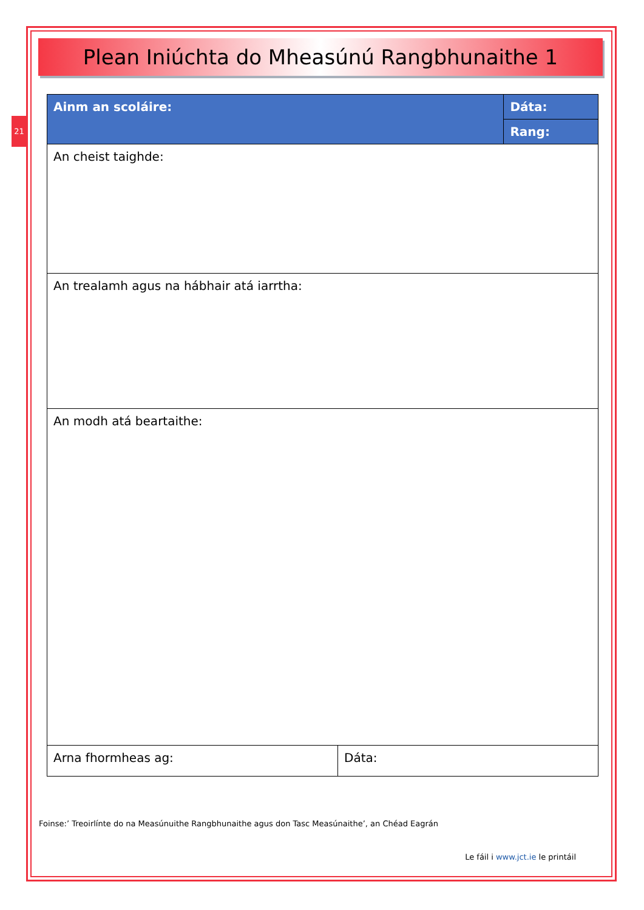21
Plean Iniúchta do Mheasúnú Rangbhunaithe 1
| Ainm an scoláire: | | Dáta: |
| | | Rang: |
| An cheist taighde: | | |
| An trealamh agus na hábhair atá iarrtha: | | |
| An modh atá beartaithe: | | |
| Arna fhormheas ag: | Dáta: | |
Foinse:’ Treoirlínte do na Measúnuithe Rangbhunaithe agus don Tasc Measúnaithe’, an Chéad Eagrán
Le fáil i www.jct.ie le printáil